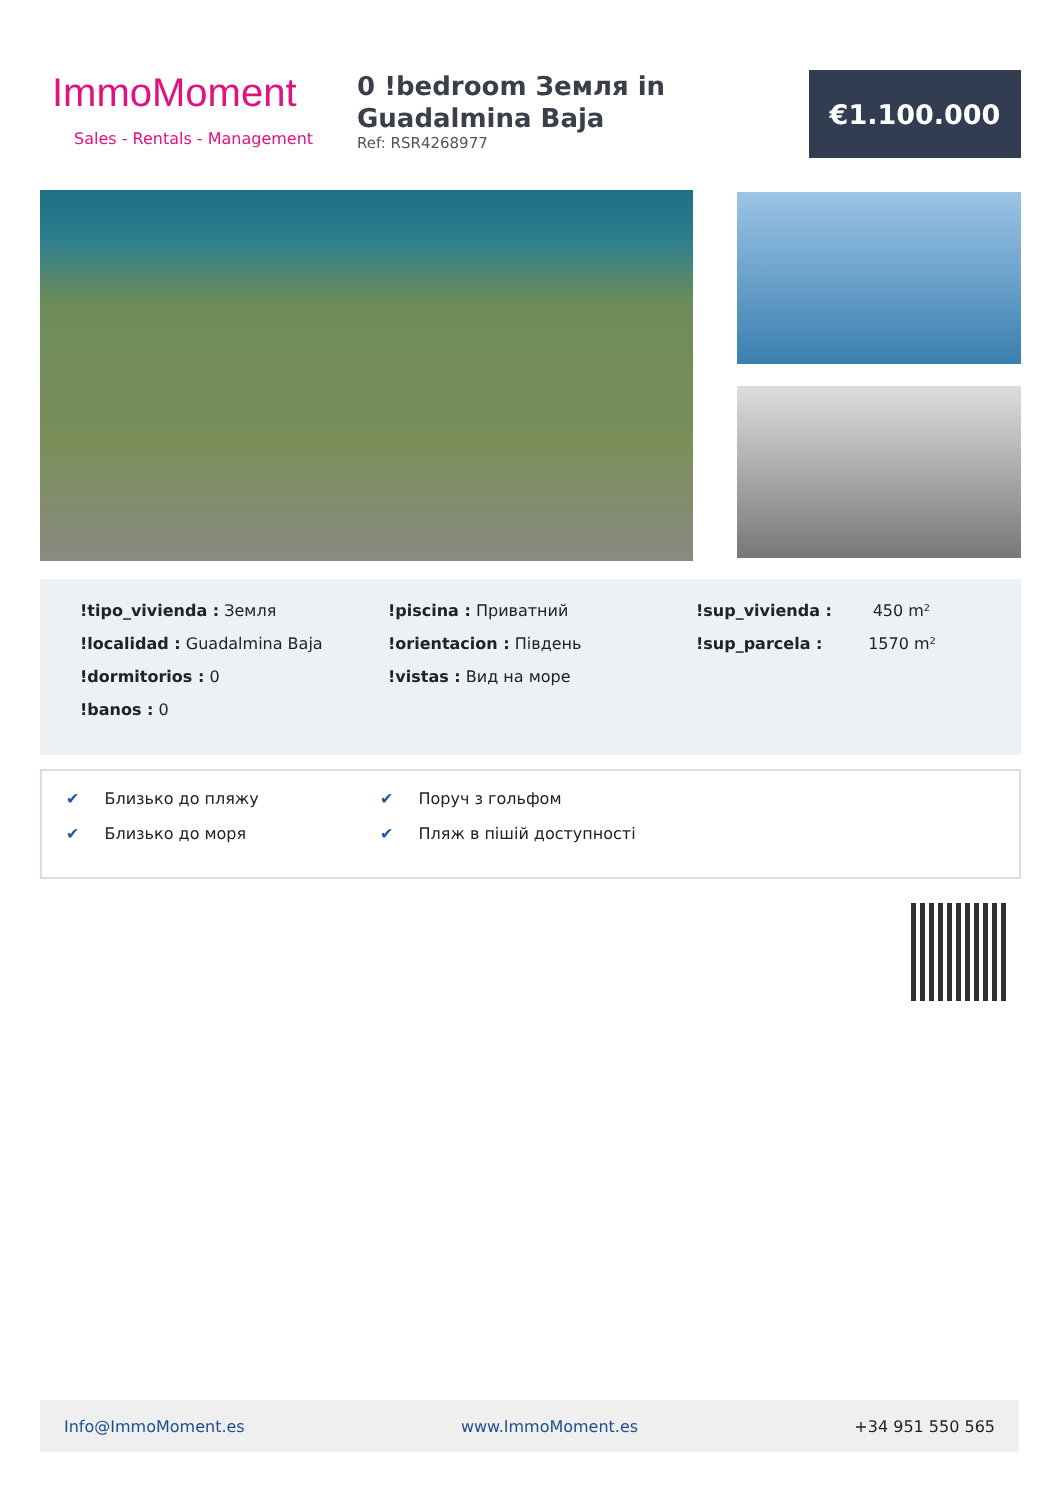ImmoMoment
Sales - Rentals - Management
0 !bedroom Земля in Guadalmina Baja
Ref: RSR4268977
€1.100.000
!tipo_vivienda : Земля
!localidad : Guadalmina Baja
!dormitorios : 0
!banos : 0
!piscina : Приватний
!orientacion : Південь
!vistas : Вид на море
!sup_vivienda : 450 m²
!sup_parcela : 1570 m²
✔ Близько до пляжу ✔ Поруч з гольфом ✔ Близько до моря ✔ Пляж в пішій доступності
Info@ImmoMoment.es www.ImmoMoment.es +34 951 550 565